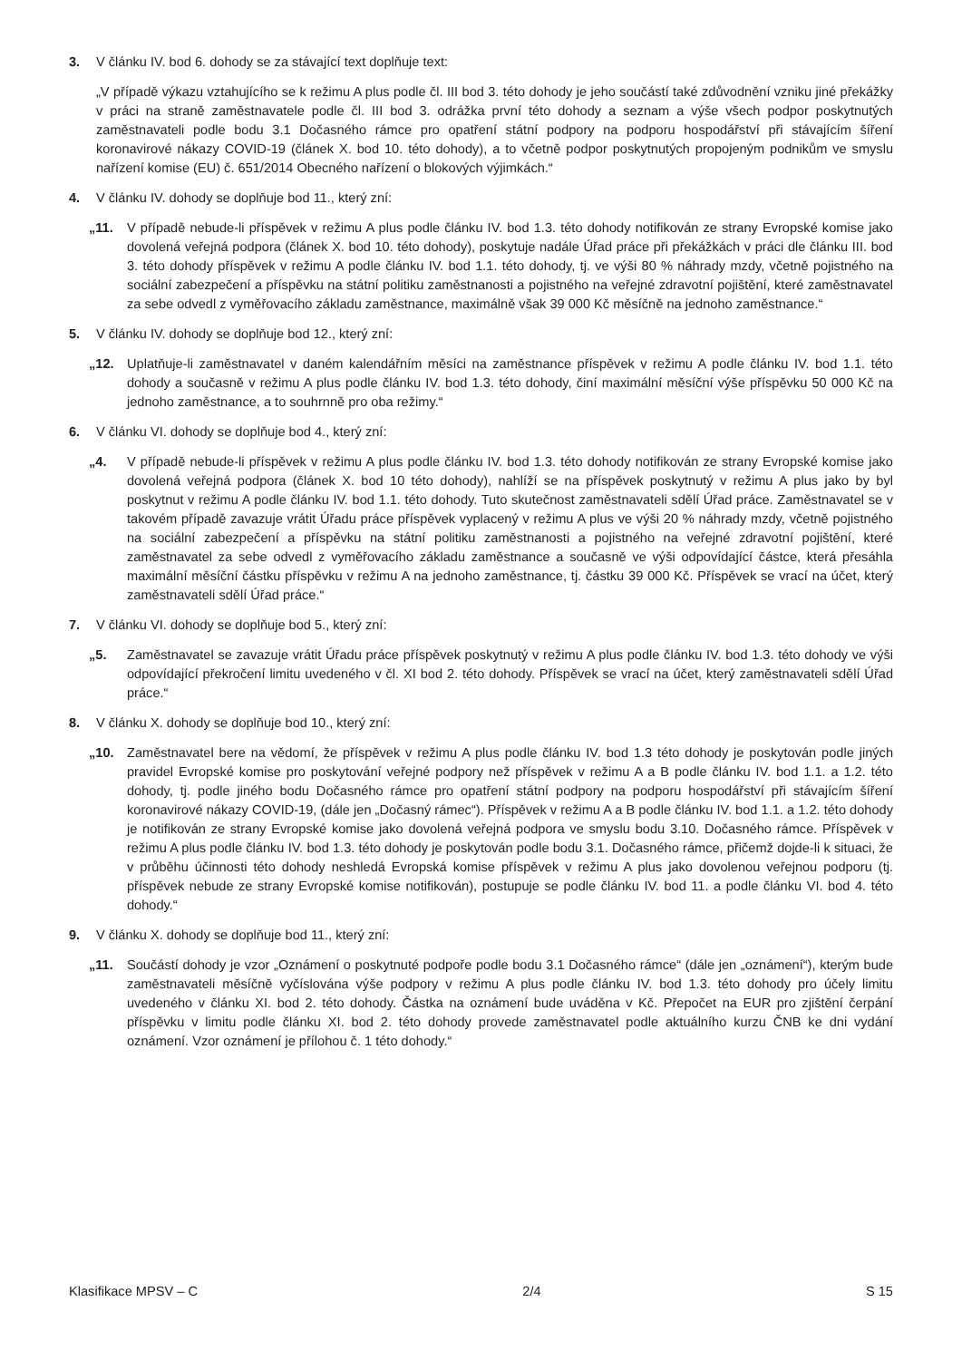3. V článku IV. bod 6. dohody se za stávající text doplňuje text:
„V případě výkazu vztahujícího se k režimu A plus podle čl. III bod 3. této dohody je jeho součástí také zdůvodnění vzniku jiné překážky v práci na straně zaměstnavatele podle čl. III bod 3. odrážka první této dohody a seznam a výše všech podpor poskytnutých zaměstnavateli podle bodu 3.1 Dočasného rámce pro opatření státní podpory na podporu hospodářství při stávajícím šíření koronavirové nákazy COVID-19 (článek X. bod 10. této dohody), a to včetně podpor poskytnutých propojeným podnikům ve smyslu nařízení komise (EU) č. 651/2014 Obecného nařízení o blokových výjimkách.“
4. V článku IV. dohody se doplňuje bod 11., který zní:
„11. V případě nebude-li příspěvek v režimu A plus podle článku IV. bod 1.3. této dohody notifikován ze strany Evropské komise jako dovolená veřejná podpora (článek X. bod 10. této dohody), poskytuje nadále Úřad práce při překážkách v práci dle článku III. bod 3. této dohody příspěvek v režimu A podle článku IV. bod 1.1. této dohody, tj. ve výši 80 % náhrady mzdy, včetně pojistného na sociální zabezpečení a příspěvku na státní politiku zaměstnanosti a pojistného na veřejné zdravotní pojištění, které zaměstnavatel za sebe odvedl z vyměřovacího základu zaměstnance, maximálně však 39 000 Kč měsíčně na jednoho zaměstnance.“
5. V článku IV. dohody se doplňuje bod 12., který zní:
„12. Uplatňuje-li zaměstnavatel v daném kalendářním měsíci na zaměstnance příspěvek v režimu A podle článku IV. bod 1.1. této dohody a současně v režimu A plus podle článku IV. bod 1.3. této dohody, činí maximální měsíční výše příspěvku 50 000 Kč na jednoho zaměstnance, a to souhrnně pro oba režimy.“
6. V článku VI. dohody se doplňuje bod 4., který zní:
„4. V případě nebude-li příspěvek v režimu A plus podle článku IV. bod 1.3. této dohody notifikován ze strany Evropské komise jako dovolená veřejná podpora (článek X. bod 10 této dohody), nahlíží se na příspěvek poskytnutý v režimu A plus jako by byl poskytnut v režimu A podle článku IV. bod 1.1. této dohody. Tuto skutečnost zaměstnavateli sdělí Úřad práce. Zaměstnavatel se v takovém případě zavazuje vrátit Úřadu práce příspěvek vyplacený v režimu A plus ve výši 20 % náhrady mzdy, včetně pojistného na sociální zabezpečení a příspěvku na státní politiku zaměstnanosti a pojistného na veřejné zdravotní pojištění, které zaměstnavatel za sebe odvedl z vyměřovacího základu zaměstnance a současně ve výši odpovídající částce, která přesáhla maximální měsíční částku příspěvku v režimu A na jednoho zaměstnance, tj. částku 39 000 Kč. Příspěvek se vrací na účet, který zaměstnavateli sdělí Úřad práce.“
7. V článku VI. dohody se doplňuje bod 5., který zní:
„5. Zaměstnavatel se zavazuje vrátit Úřadu práce příspěvek poskytnutý v režimu A plus podle článku IV. bod 1.3. této dohody ve výši odpovídající překročení limitu uvedeného v čl. XI bod 2. této dohody. Příspěvek se vrací na účet, který zaměstnavateli sdělí Úřad práce.“
8. V článku X. dohody se doplňuje bod 10., který zní:
„10. Zaměstnavatel bere na vědomí, že příspěvek v režimu A plus podle článku IV. bod 1.3 této dohody je poskytován podle jiných pravidel Evropské komise pro poskytování veřejné podpory než příspěvek v režimu A a B podle článku IV. bod 1.1. a 1.2. této dohody, tj. podle jiného bodu Dočasného rámce pro opatření státní podpory na podporu hospodářství při stávajícím šíření koronavirové nákazy COVID-19, (dále jen „Dočasný rámec“). Příspěvek v režimu A a B podle článku IV. bod 1.1. a 1.2. této dohody je notifikován ze strany Evropské komise jako dovolená veřejná podpora ve smyslu bodu 3.10. Dočasného rámce. Příspěvek v režimu A plus podle článku IV. bod 1.3. této dohody je poskytován podle bodu 3.1. Dočasného rámce, přičemž dojde-li k situaci, že v průběhu účinnosti této dohody neshledá Evropská komise příspěvek v režimu A plus jako dovolenou veřejnou podporu (tj. příspěvek nebude ze strany Evropské komise notifikován), postupuje se podle článku IV. bod 11. a podle článku VI. bod 4. této dohody.“
9. V článku X. dohody se doplňuje bod 11., který zní:
„11. Součástí dohody je vzor „Oznámení o poskytnuté podpoře podle bodu 3.1 Dočasného rámce“ (dále jen „oznámení“), kterým bude zaměstnavateli měsíčně vyčíslována výše podpory v režimu A plus podle článku IV. bod 1.3. této dohody pro účely limitu uvedeného v článku XI. bod 2. této dohody. Částka na oznámení bude uváděna v Kč. Přepočet na EUR pro zjištění čerpání příspěvku v limitu podle článku XI. bod 2. této dohody provede zaměstnavatel podle aktuálního kurzu ČNB ke dni vydání oznámení. Vzor oznámení je přílohou č. 1 této dohody.“
Klasifikace MPSV – C 2/4 S 15